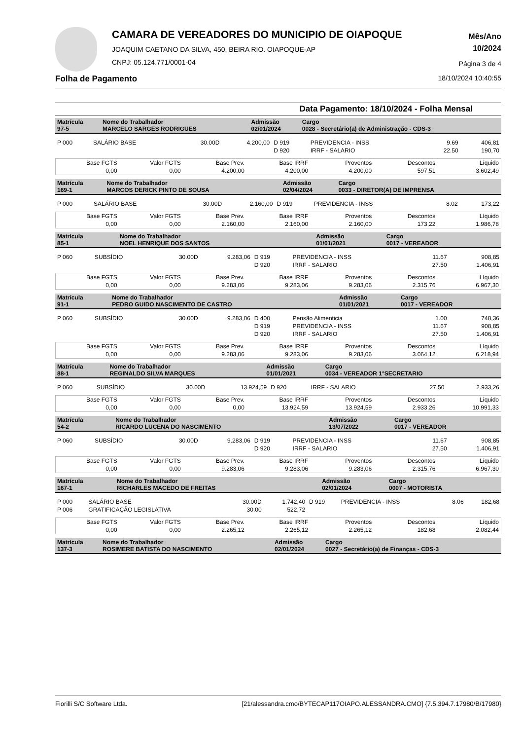CAMARA DE VEREADORES DO MUNICIPIO DE OIAPOQUE
JOAQUIM CAETANO DA SILVA, 450, BEIRA RIO. OIAPOQUE-AP
CNPJ: 05.124.771/0001-04
Mês/Ano
10/2024
Página 3 de 4
Folha de Pagamento 18/10/2024 10:40:55
Data Pagamento: 18/10/2024 - Folha Mensal
| Matrícula 97-5 | Nome do Trabalhador MARCELO SARGES RODRIGUES | Admissão 02/01/2024 | Cargo 0028 - Secretário(a) de Administração - CDS-3 |
| P 000 | SALÁRIO BASE | 30.00D | 4.200,00 | D 919 | PREVIDENCIA - INSS | 9.69 | 406,81 |
| | | | | D 920 | IRRF - SALARIO | 22.50 | 190,70 |
| Base FGTS | Valor FGTS | Base Prev. | Base IRRF | Proventos | Descontos | Líquido |
| 0,00 | 0,00 | 4.200,00 | 4.200,00 | 4.200,00 | 597,51 | 3.602,49 |
| Matrícula 169-1 | Nome do Trabalhador MARCOS DERICK PINTO DE SOUSA | Admissão 02/04/2024 | Cargo 0033 - DIRETOR(A) DE IMPRENSA |
| P 000 | SALÁRIO BASE | 30.00D | 2.160,00 | D 919 | PREVIDENCIA - INSS | 8.02 | 173,22 |
| Base FGTS | Valor FGTS | Base Prev. | Base IRRF | Proventos | Descontos | Líquido |
| 0,00 | 0,00 | 2.160,00 | 2.160,00 | 2.160,00 | 173,22 | 1.986,78 |
| Matrícula 85-1 | Nome do Trabalhador NOEL HENRIQUE DOS SANTOS | Admissão 01/01/2021 | Cargo 0017 - VEREADOR |
| P 060 | SUBSÍDIO | 30.00D | 9.283,06 | D 919 | PREVIDENCIA - INSS | 11.67 | 908,85 |
| | | | | D 920 | IRRF - SALARIO | 27.50 | 1.406,91 |
| Base FGTS | Valor FGTS | Base Prev. | Base IRRF | Proventos | Descontos | Líquido |
| 0,00 | 0,00 | 9.283,06 | 9.283,06 | 9.283,06 | 2.315,76 | 6.967,30 |
| Matrícula 91-1 | Nome do Trabalhador PEDRO GUIDO NASCIMENTO DE CASTRO | Admissão 01/01/2021 | Cargo 0017 - VEREADOR |
| P 060 | SUBSÍDIO | 30.00D | 9.283,06 | D 400 | Pensão Alimenticia | 1.00 | 748,36 |
| | | | | D 919 | PREVIDENCIA - INSS | 11.67 | 908,85 |
| | | | | D 920 | IRRF - SALARIO | 27.50 | 1.406,91 |
| Base FGTS | Valor FGTS | Base Prev. | Base IRRF | Proventos | Descontos | Líquido |
| 0,00 | 0,00 | 9.283,06 | 9.283,06 | 9.283,06 | 3.064,12 | 6.218,94 |
| Matrícula 88-1 | Nome do Trabalhador REGINALDO SILVA MARQUES | Admissão 01/01/2021 | Cargo 0034 - VEREADOR 1°SECRETARIO |
| P 060 | SUBSÍDIO | 30.00D | 13.924,59 | D 920 | IRRF - SALARIO | 27.50 | 2.933,26 |
| Base FGTS | Valor FGTS | Base Prev. | Base IRRF | Proventos | Descontos | Líquido |
| 0,00 | 0,00 | 0,00 | 13.924,59 | 13.924,59 | 2.933,26 | 10.991,33 |
| Matrícula 54-2 | Nome do Trabalhador RICARDO LUCENA DO NASCIMENTO | Admissão 13/07/2022 | Cargo 0017 - VEREADOR |
| P 060 | SUBSÍDIO | 30.00D | 9.283,06 | D 919 | PREVIDENCIA - INSS | 11.67 | 908,85 |
| | | | | D 920 | IRRF - SALARIO | 27.50 | 1.406,91 |
| Base FGTS | Valor FGTS | Base Prev. | Base IRRF | Proventos | Descontos | Líquido |
| 0,00 | 0,00 | 9.283,06 | 9.283,06 | 9.283,06 | 2.315,76 | 6.967,30 |
| Matrícula 167-1 | Nome do Trabalhador RICHARLES MACEDO DE FREITAS | Admissão 02/01/2024 | Cargo 0007 - MOTORISTA |
| P 000 | SALÁRIO BASE | 30.00D | 1.742,40 | D 919 | PREVIDENCIA - INSS | 8.06 | 182,68 |
| P 006 | GRATIFICAÇÃO LEGISLATIVA | 30.00 | 522,72 | | | | |
| Base FGTS | Valor FGTS | Base Prev. | Base IRRF | Proventos | Descontos | Líquido |
| 0,00 | 0,00 | 2.265,12 | 2.265,12 | 2.265,12 | 182,68 | 2.082,44 |
| Matrícula 137-3 | Nome do Trabalhador ROSIMERE BATISTA DO NASCIMENTO | Admissão 02/01/2024 | Cargo 0027 - Secretário(a) de Finanças - CDS-3 |
Fiorilli S/C Software Ltda. [21/alessandra.cmo/BYTECAP117OIAPO.ALESSANDRA.CMO] {7.5.394.7.17980/B/17980}